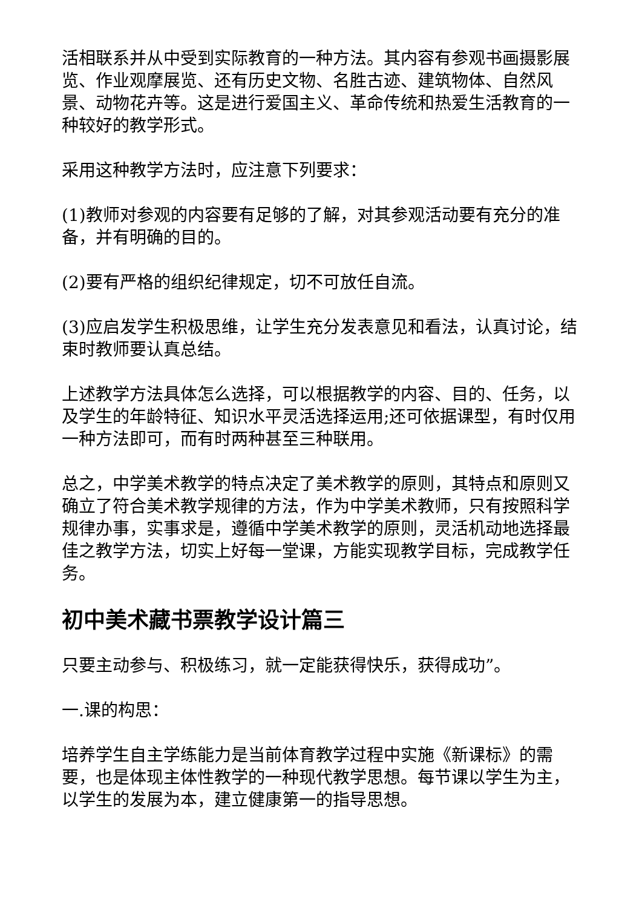活相联系并从中受到实际教育的一种方法。其内容有参观书画摄影展览、作业观摩展览、还有历史文物、名胜古迹、建筑物体、自然风景、动物花卉等。这是进行爱国主义、革命传统和热爱生活教育的一种较好的教学形式。
采用这种教学方法时，应注意下列要求：
(1)教师对参观的内容要有足够的了解，对其参观活动要有充分的准备，并有明确的目的。
(2)要有严格的组织纪律规定，切不可放任自流。
(3)应启发学生积极思维，让学生充分发表意见和看法，认真讨论，结束时教师要认真总结。
上述教学方法具体怎么选择，可以根据教学的内容、目的、任务，以及学生的年龄特征、知识水平灵活选择运用;还可依据课型，有时仅用一种方法即可，而有时两种甚至三种联用。
总之，中学美术教学的特点决定了美术教学的原则，其特点和原则又确立了符合美术教学规律的方法，作为中学美术教师，只有按照科学规律办事，实事求是，遵循中学美术教学的原则，灵活机动地选择最佳之教学方法，切实上好每一堂课，方能实现教学目标，完成教学任务。
初中美术藏书票教学设计篇三
只要主动参与、积极练习，就一定能获得快乐，获得成功”。
一.课的构思：
培养学生自主学练能力是当前体育教学过程中实施《新课标》的需要，也是体现主体性教学的一种现代教学思想。每节课以学生为主，以学生的发展为本，建立健康第一的指导思想。